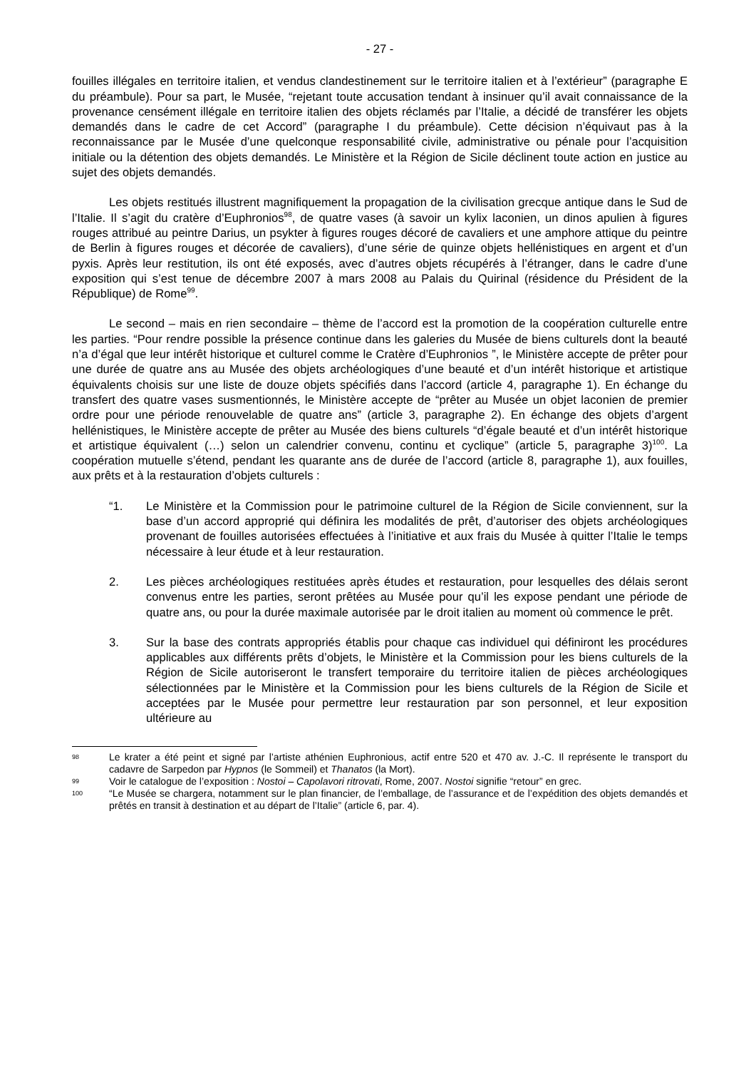- 27 -
fouilles illégales en territoire italien, et vendus clandestinement sur le territoire italien et à l’extérieur” (paragraphe E du préambule). Pour sa part, le Musée, “rejetant toute accusation tendant à insinuer qu’il avait connaissance de la provenance censément illégale en territoire italien des objets réclamés par l’Italie, a décidé de transférer les objets demandés dans le cadre de cet Accord” (paragraphe I du préambule). Cette décision n’équivaut pas à la reconnaissance par le Musée d’une quelconque responsabilité civile, administrative ou pénale pour l’acquisition initiale ou la détention des objets demandés. Le Ministère et la Région de Sicile déclinent toute action en justice au sujet des objets demandés.
Les objets restitués illustrent magnifiquement la propagation de la civilisation grecque antique dans le Sud de l’Italie. Il s’agit du cratère d’Euphronios<sup>98</sup>, de quatre vases (à savoir un kylix laconien, un dinos apulien à figures rouges attribué au peintre Darius, un psykter à figures rouges décoré de cavaliers et une amphore attique du peintre de Berlin à figures rouges et décorée de cavaliers), d’une série de quinze objets hellénistiques en argent et d’un pyxis. Après leur restitution, ils ont été exposés, avec d’autres objets récupérés à l’étranger, dans le cadre d’une exposition qui s’est tenue de décembre 2007 à mars 2008 au Palais du Quirinal (résidence du Président de la République) de Rome<sup>99</sup>.
Le second – mais en rien secondaire – thème de l’accord est la promotion de la coopération culturelle entre les parties. “Pour rendre possible la présence continue dans les galeries du Musée de biens culturels dont la beauté n’a d’égal que leur intérêt historique et culturel comme le Cratère d’Euphronios ”, le Ministère accepte de prêter pour une durée de quatre ans au Musée des objets archéologiques d’une beauté et d’un intérêt historique et artistique équivalents choisis sur une liste de douze objets spécifiés dans l’accord (article 4, paragraphe 1). En échange du transfert des quatre vases susmentionnés, le Ministère accepte de “prêter au Musée un objet laconien de premier ordre pour une période renouvelable de quatre ans” (article 3, paragraphe 2). En échange des objets d’argent hellénistiques, le Ministère accepte de prêter au Musée des biens culturels “d’égale beauté et d’un intérêt historique et artistique équivalent (…) selon un calendrier convenu, continu et cyclique” (article 5, paragraphe 3)<sup>100</sup>. La coopération mutuelle s’étend, pendant les quarante ans de durée de l’accord (article 8, paragraphe 1), aux fouilles, aux prêts et à la restauration d’objets culturels :
“1. Le Ministère et la Commission pour le patrimoine culturel de la Région de Sicile conviennent, sur la base d’un accord approprié qui définira les modalités de prêt, d’autoriser des objets archéologiques provenant de fouilles autorisées effectuées à l’initiative et aux frais du Musée à quitter l’Italie le temps nécessaire à leur étude et à leur restauration.
2. Les pièces archéologiques restituées après études et restauration, pour lesquelles des délais seront convenus entre les parties, seront prêtées au Musée pour qu’il les expose pendant une période de quatre ans, ou pour la durée maximale autorisée par le droit italien au moment où commence le prêt.
3. Sur la base des contrats appropriés établis pour chaque cas individuel qui définiront les procédures applicables aux différents prêts d’objets, le Ministère et la Commission pour les biens culturels de la Région de Sicile autoriseront le transfert temporaire du territoire italien de pièces archéologiques sélectionnées par le Ministère et la Commission pour les biens culturels de la Région de Sicile et acceptées par le Musée pour permettre leur restauration par son personnel, et leur exposition ultérieure au
98 Le krater a été peint et signé par l’artiste athénien Euphronious, actif entre 520 et 470 av. J.-C. Il représente le transport du cadavre de Sarpedon par Hypnos (le Sommeil) et Thanatos (la Mort).
99 Voir le catalogue de l’exposition : Nostoi – Capolavori ritrovati, Rome, 2007. Nostoi signifie “retour” en grec.
100 “Le Musée se chargera, notamment sur le plan financier, de l’emballage, de l’assurance et de l’expédition des objets demandés et prêtés en transit à destination et au départ de l’Italie” (article 6, par. 4).